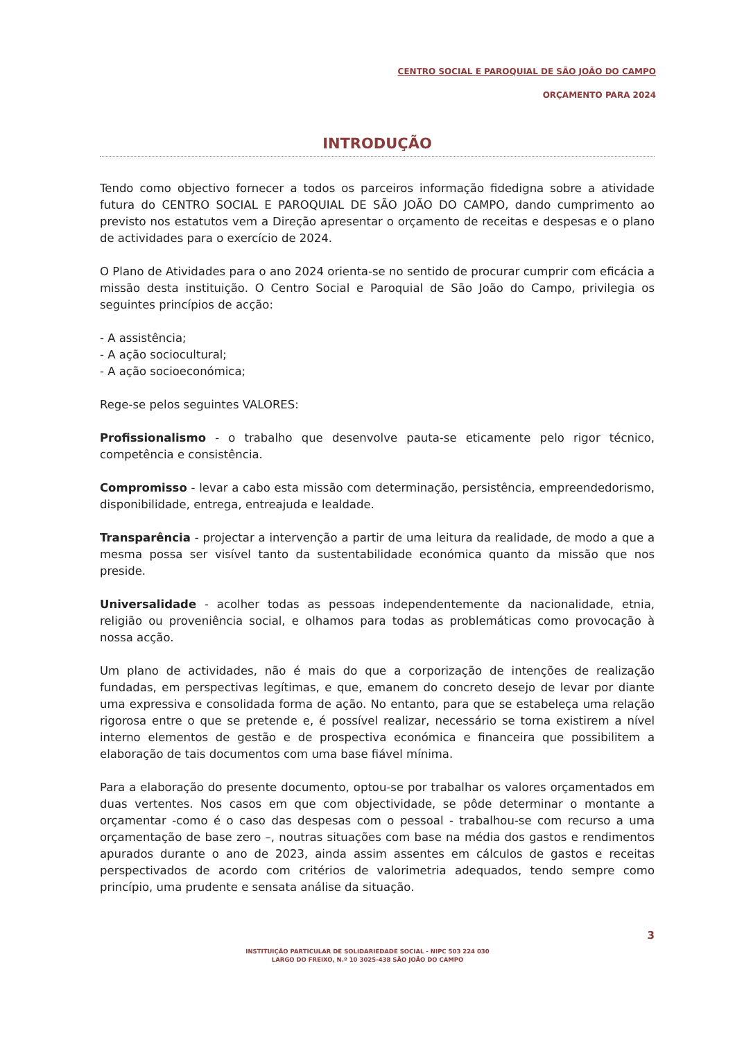CENTRO SOCIAL E PAROQUIAL DE SÃO JOÃO DO CAMPO
ORÇAMENTO PARA 2024
INTRODUÇÃO
Tendo como objectivo fornecer a todos os parceiros informação fidedigna sobre a atividade futura do CENTRO SOCIAL E PAROQUIAL DE SÃO JOÃO DO CAMPO, dando cumprimento ao previsto nos estatutos vem a Direção apresentar o orçamento de receitas e despesas e o plano de actividades para o exercício de 2024.
O Plano de Atividades para o ano 2024 orienta-se no sentido de procurar cumprir com eficácia a missão desta instituição. O Centro Social e Paroquial de São João do Campo, privilegia os seguintes princípios de acção:
- A assistência;
- A ação sociocultural;
- A ação socioeconómica;
Rege-se pelos seguintes VALORES:
Profissionalismo - o trabalho que desenvolve pauta-se eticamente pelo rigor técnico, competência e consistência.
Compromisso - levar a cabo esta missão com determinação, persistência, empreendedorismo, disponibilidade, entrega, entreajuda e lealdade.
Transparência - projectar a intervenção a partir de uma leitura da realidade, de modo a que a mesma possa ser visível tanto da sustentabilidade económica quanto da missão que nos preside.
Universalidade - acolher todas as pessoas independentemente da nacionalidade, etnia, religião ou proveniência social, e olhamos para todas as problemáticas como provocação à nossa acção.
Um plano de actividades, não é mais do que a corporização de intenções de realização fundadas, em perspectivas legítimas, e que, emanem do concreto desejo de levar por diante uma expressiva e consolidada forma de ação. No entanto, para que se estabeleça uma relação rigorosa entre o que se pretende e, é possível realizar, necessário se torna existirem a nível interno elementos de gestão e de prospectiva económica e financeira que possibilitem a elaboração de tais documentos com uma base fiável mínima.
Para a elaboração do presente documento, optou-se por trabalhar os valores orçamentados em duas vertentes. Nos casos em que com objectividade, se pôde determinar o montante a orçamentar -como é o caso das despesas com o pessoal - trabalhou-se com recurso a uma orçamentação de base zero –, noutras situações com base na média dos gastos e rendimentos apurados durante o ano de 2023, ainda assim assentes em cálculos de gastos e receitas perspectivados de acordo com critérios de valorimetria adequados, tendo sempre como princípio, uma prudente e sensata análise da situação.
3
INSTITUIÇÃO PARTICULAR DE SOLIDARIEDADE SOCIAL - NIPC 503 224 030
LARGO DO FREIXO, N.º 10 3025-438 SÃO JOÃO DO CAMPO